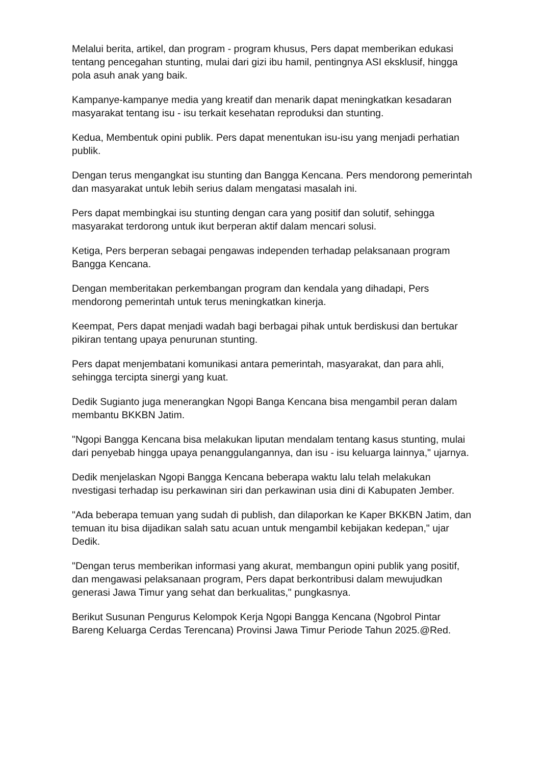Melalui berita, artikel, dan program - program khusus, Pers dapat memberikan edukasi tentang pencegahan stunting, mulai dari gizi ibu hamil, pentingnya ASI eksklusif, hingga pola asuh anak yang baik.
Kampanye-kampanye media yang kreatif dan menarik dapat meningkatkan kesadaran masyarakat tentang isu - isu terkait kesehatan reproduksi dan stunting.
Kedua, Membentuk opini publik. Pers dapat menentukan isu-isu yang menjadi perhatian publik.
Dengan terus mengangkat isu stunting dan Bangga Kencana. Pers mendorong pemerintah dan masyarakat untuk lebih serius dalam mengatasi masalah ini.
Pers dapat membingkai isu stunting dengan cara yang positif dan solutif, sehingga masyarakat terdorong untuk ikut berperan aktif dalam mencari solusi.
Ketiga, Pers berperan sebagai pengawas independen terhadap pelaksanaan program Bangga Kencana.
Dengan memberitakan perkembangan program dan kendala yang dihadapi, Pers mendorong pemerintah untuk terus meningkatkan kinerja.
Keempat, Pers dapat menjadi wadah bagi berbagai pihak untuk berdiskusi dan bertukar pikiran tentang upaya penurunan stunting.
Pers dapat menjembatani komunikasi antara pemerintah, masyarakat, dan para ahli, sehingga tercipta sinergi yang kuat.
Dedik Sugianto juga menerangkan Ngopi Banga Kencana bisa mengambil peran dalam membantu BKKBN Jatim.
"Ngopi Bangga Kencana bisa melakukan liputan mendalam tentang kasus stunting, mulai dari penyebab hingga upaya penanggulangannya, dan isu - isu keluarga lainnya," ujarnya.
Dedik menjelaskan Ngopi Bangga Kencana beberapa waktu lalu telah melakukan nvestigasi terhadap isu perkawinan siri dan perkawinan usia dini di Kabupaten Jember.
"Ada beberapa temuan yang sudah di publish, dan dilaporkan ke Kaper BKKBN Jatim, dan temuan itu bisa dijadikan salah satu acuan untuk mengambil kebijakan kedepan," ujar Dedik.
"Dengan terus memberikan informasi yang akurat, membangun opini publik yang positif, dan mengawasi pelaksanaan program, Pers dapat berkontribusi dalam mewujudkan generasi Jawa Timur yang sehat dan berkualitas," pungkasnya.
Berikut Susunan Pengurus Kelompok Kerja Ngopi Bangga Kencana (Ngobrol Pintar Bareng Keluarga Cerdas Terencana) Provinsi Jawa Timur Periode Tahun 2025.@Red.